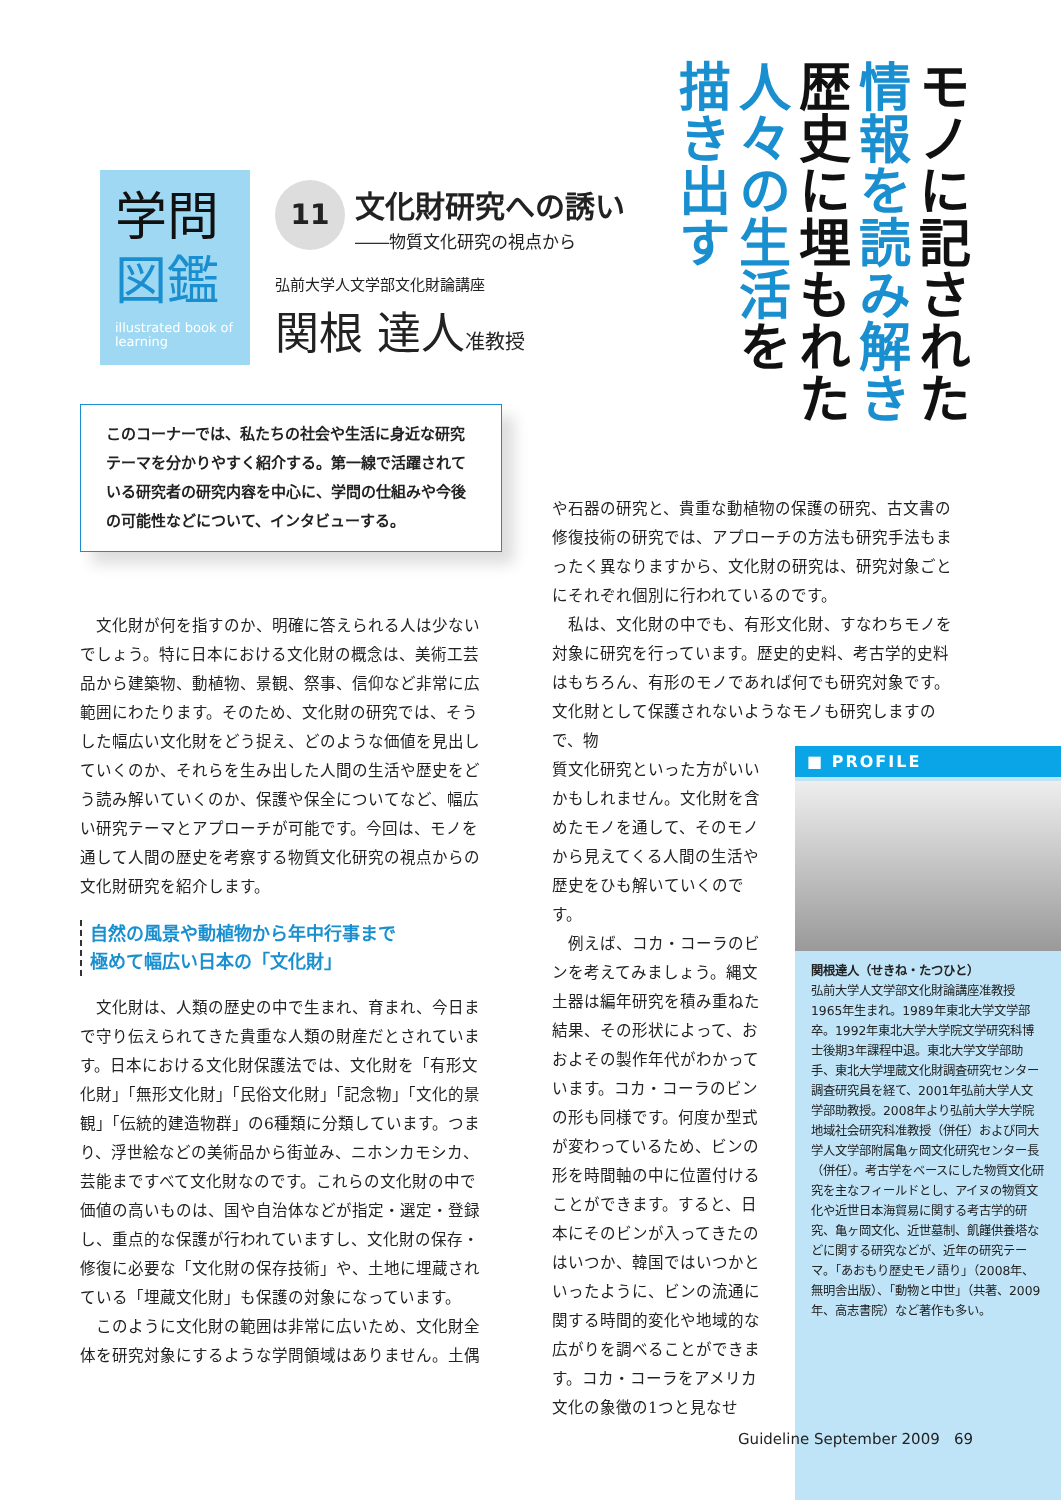学問
図鑑
illustrated book of learning
11
文化財研究への誘い
――物質文化研究の視点から
弘前大学人文学部文化財論講座
関根 達人准教授
モノに記された
情報を読み解き
歴史に埋もれた
人々の生活を
描き出す
このコーナーでは、私たちの社会や生活に身近な研究テーマを分かりやすく紹介する。第一線で活躍されている研究者の研究内容を中心に、学問の仕組みや今後の可能性などについて、インタビューする。
文化財が何を指すのか、明確に答えられる人は少ないでしょう。特に日本における文化財の概念は、美術工芸品から建築物、動植物、景観、祭事、信仰など非常に広範囲にわたります。そのため、文化財の研究では、そうした幅広い文化財をどう捉え、どのような価値を見出していくのか、それらを生み出した人間の生活や歴史をどう読み解いていくのか、保護や保全についてなど、幅広い研究テーマとアプローチが可能です。今回は、モノを通して人間の歴史を考察する物質文化研究の視点からの文化財研究を紹介します。
自然の風景や動植物から年中行事まで
極めて幅広い日本の「文化財」
文化財は、人類の歴史の中で生まれ、育まれ、今日まで守り伝えられてきた貴重な人類の財産だとされています。日本における文化財保護法では、文化財を「有形文化財」「無形文化財」「民俗文化財」「記念物」「文化的景観」「伝統的建造物群」の6種類に分類しています。つまり、浮世絵などの美術品から街並み、ニホンカモシカ、芸能まですべて文化財なのです。これらの文化財の中で価値の高いものは、国や自治体などが指定・選定・登録し、重点的な保護が行われていますし、文化財の保存・修復に必要な「文化財の保存技術」や、土地に埋蔵されている「埋蔵文化財」も保護の対象になっています。
このように文化財の範囲は非常に広いため、文化財全体を研究対象にするような学問領域はありません。土偶
や石器の研究と、貴重な動植物の保護の研究、古文書の修復技術の研究では、アプローチの方法も研究手法もまったく異なりますから、文化財の研究は、研究対象ごとにそれぞれ個別に行われているのです。
私は、文化財の中でも、有形文化財、すなわちモノを対象に研究を行っています。歴史的史料、考古学的史料はもちろん、有形のモノであれば何でも研究対象です。文化財として保護されないようなモノも研究しますので、物
質文化研究といった方がいいかもしれません。文化財を含めたモノを通して、そのモノから見えてくる人間の生活や歴史をひも解いていくのです。
例えば、コカ・コーラのビンを考えてみましょう。縄文土器は編年研究を積み重ねた結果、その形状によって、おおよその製作年代がわかっています。コカ・コーラのビンの形も同様です。何度か型式が変わっているため、ビンの形を時間軸の中に位置付けることができます。すると、日本にそのビンが入ってきたのはいつか、韓国ではいつかといったように、ビンの流通に関する時間的変化や地域的な広がりを調べることができます。コカ・コーラをアメリカ文化の象徴の1つと見なせ
■ PROFILE
関根達人（せきね・たつひと）
弘前大学人文学部文化財論講座准教授
1965年生まれ。1989年東北大学文学部卒。1992年東北大学大学院文学研究科博士後期3年課程中退。東北大学文学部助手、東北大学埋蔵文化財調査研究センター調査研究員を経て、2001年弘前大学人文学部助教授。2008年より弘前大学大学院地域社会研究科准教授（併任）および同大学人文学部附属亀ヶ岡文化研究センター長（併任）。考古学をベースにした物質文化研究を主なフィールドとし、アイヌの物質文化や近世日本海貿易に関する考古学的研究、亀ヶ岡文化、近世墓制、飢饉供養塔などに関する研究などが、近年の研究テーマ。「あおもり歴史モノ語り」（2008年、無明舎出版）、「動物と中世」（共著、2009年、高志書院）など著作も多い。
Guideline September 2009 69